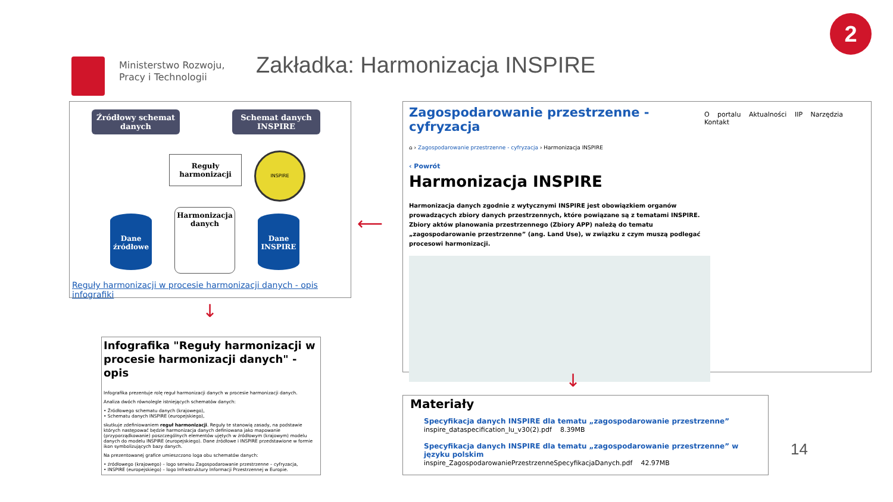2
Ministerstwo Rozwoju,
Pracy i Technologii
Zakładka: Harmonizacja INSPIRE
Źródłowy schemat danych
Schemat danych INSPIRE
Reguły harmonizacji
INSPIRE
Dane źródłowe
Harmonizacja danych
Dane INSPIRE
Reguły harmonizacji w procesie harmonizacji danych - opis infografiki
⟵
↓
Zagospodarowanie przestrzenne - cyfryzacja O portalu Aktualności IIP Narzędzia Kontakt
⌂ › Zagospodarowanie przestrzenne - cyfryzacja › Harmonizacja INSPIRE
‹ Powrót
Harmonizacja INSPIRE
Harmonizacja danych zgodnie z wytycznymi INSPIRE jest obowiązkiem organów prowadzących zbiory danych przestrzennych, które powiązane są z tematami INSPIRE. Zbiory aktów planowania przestrzennego (Zbiory APP) należą do tematu „zagospodarowanie przestrzenne” (ang. Land Use), w związku z czym muszą podlegać procesowi harmonizacji.
↓
Infografika "Reguły harmonizacji w procesie harmonizacji danych" - opis
Infografika prezentuje rolę reguł harmonizacji danych w procesie harmonizacji danych.
Analiza dwóch równolegle istniejących schematów danych:
• Źródłowego schematu danych (krajowego),
• Schematu danych INSPIRE (europejskiego),
skutkuje zdefiniowaniem reguł harmonizacji. Reguły te stanowią zasady, na podstawie których następować będzie harmonizacja danych definiowana jako mapowanie (przyporządkowanie) poszczególnych elementów ujętych w źródłowym (krajowym) modelu danych do modelu INSPIRE (europejskiego). Dane źródłowe i INSPIRE przedstawione w formie ikon symbolizujących bazy danych.
Na prezentowanej grafice umieszczono loga obu schematów danych:
• źródłowego (krajowego) – logo serwisu Zagospodarowanie przestrzenne – cyfryzacja,
• INSPIRE (europejskiego) – logo Infrastruktury Informacji Przestrzennej w Europie.
Materiały
Specyfikacja danych INSPIRE dla tematu „zagospodarowanie przestrzenne”
inspire_dataspecification_lu_v30(2).pdf 8.39MB
Specyfikacja danych INSPIRE dla tematu „zagospodarowanie przestrzenne” w języku polskim
inspire_ZagospodarowaniePrzestrzenneSpecyfikacjaDanych.pdf 42.97MB
14